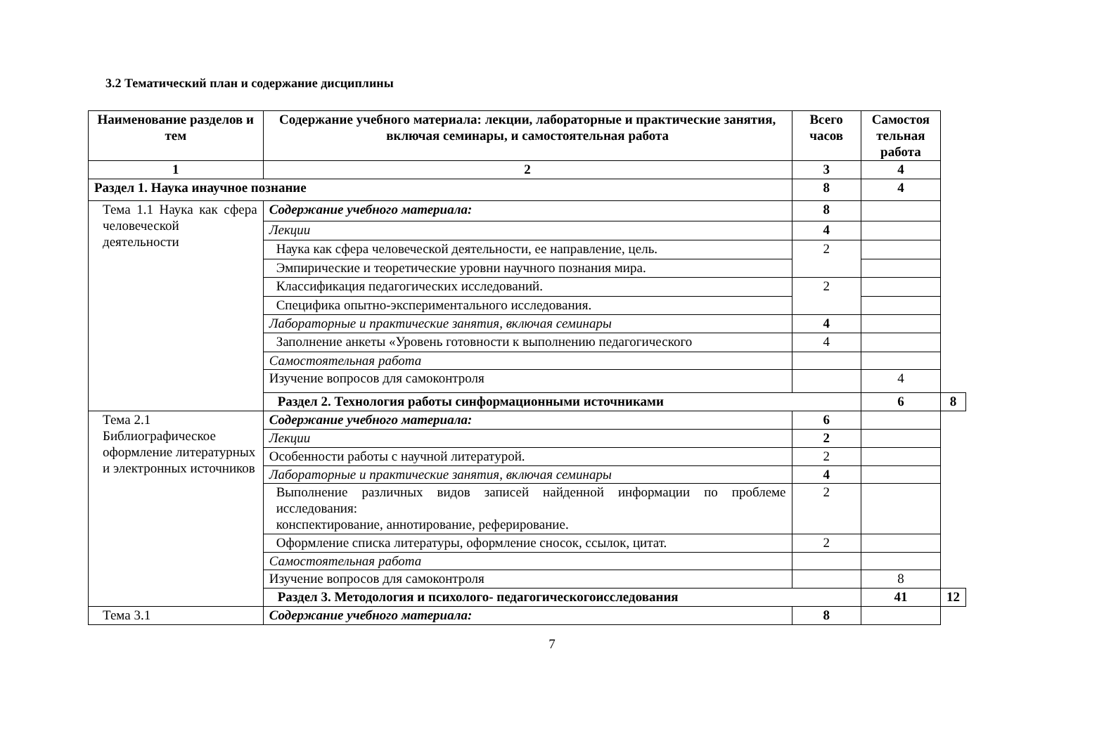3.2 Тематический план и содержание дисциплины
| Наименование разделов и тем | Содержание учебного материала: лекции, лабораторные и практические занятия, включая семинары, и самостоятельная работа | Всего часов | Самостоя тельная работа | |
| --- | --- | --- | --- | --- |
| 1 | 2 | 3 | 4 | |
| Раздел 1. Наука инаучное познание | | 8 | 4 | |
| Тема 1.1 Наука как сфера человеческой деятельности | Содержание учебного материала: | 8 | | |
| | Лекции | 4 | | |
| | Наука как сфера человеческой деятельности, ее направление, цель. | 2 | | |
| | Эмпирические и теоретические уровни научного познания мира. | | | |
| | Классификация педагогических исследований. | 2 | | |
| | Специфика опытно-экспериментального исследования. | | | |
| | Лабораторные и практические занятия, включая семинары | 4 | | |
| | Заполнение анкеты «Уровень готовности к выполнению педагогического | 4 | | |
| | Самостоятельная работа | | | |
| | Изучение вопросов для самоконтроля | | 4 | |
| | Раздел 2. Технология работы синформационными источниками | | 6 | 8 |
| Тема 2.1 Библиографическое оформление литературных и электронных источников | Содержание учебного материала: | 6 | | |
| | Лекции | 2 | | |
| | Особенности работы с научной литературой. | 2 | | |
| | Лабораторные и практические занятия, включая семинары | 4 | | |
| | Выполнение различных видов записей найденной информации по проблеме исследования: конспектирование, аннотирование, реферирование. | 2 | | |
| | Оформление списка литературы, оформление сносок, ссылок, цитат. | 2 | | |
| | Самостоятельная работа | | | |
| | Изучение вопросов для самоконтроля | | 8 | |
| | Раздел 3. Методология и психолого- педагогическогоисследования | | 41 | 12 |
| Тема 3.1 | Содержание учебного материала: | 8 | | |
7